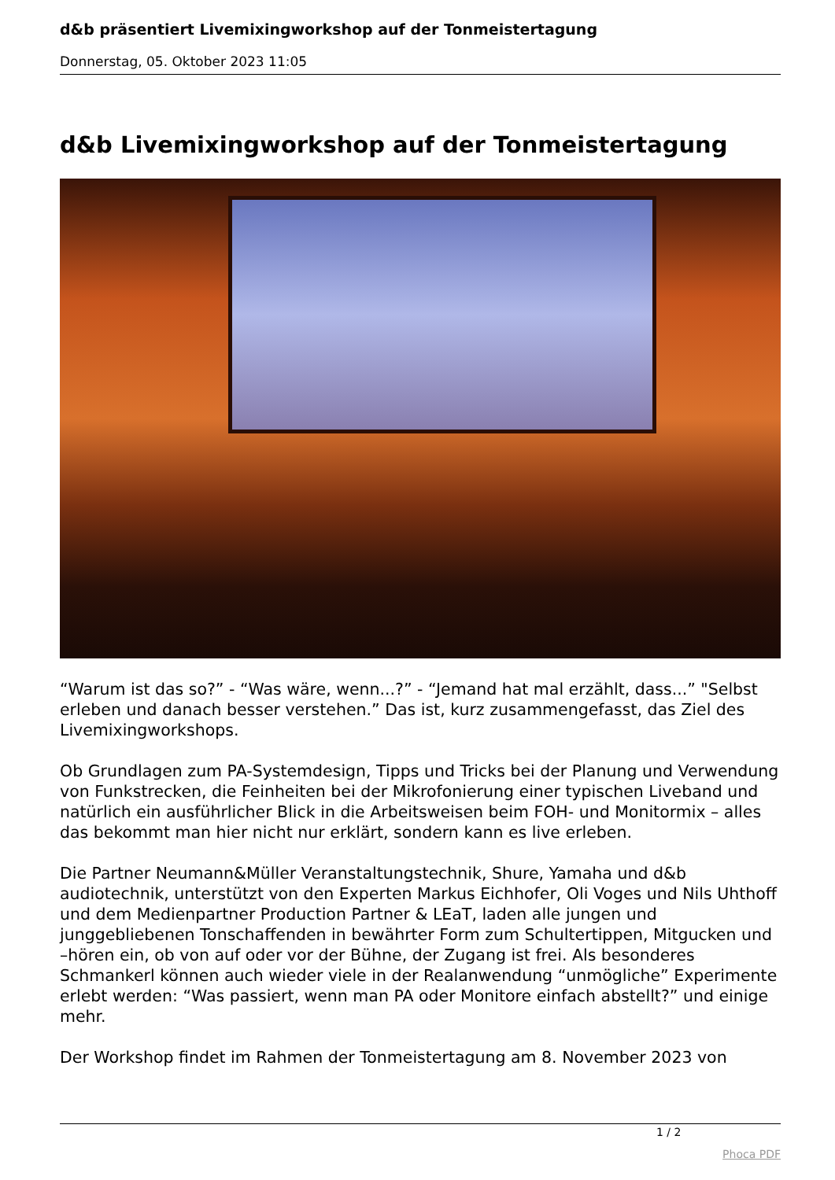d&b präsentiert Livemixingworkshop auf der Tonmeistertagung
Donnerstag, 05. Oktober 2023 11:05
d&b Livemixingworkshop auf der Tonmeistertagung
“Warum ist das so?” - “Was wäre, wenn...?” - “Jemand hat mal erzählt, dass...” "Selbst erleben und danach besser verstehen.” Das ist, kurz zusammengefasst, das Ziel des Livemixingworkshops.
Ob Grundlagen zum PA-Systemdesign, Tipps und Tricks bei der Planung und Verwendung von Funkstrecken, die Feinheiten bei der Mikrofonierung einer typischen Liveband und natürlich ein ausführlicher Blick in die Arbeitsweisen beim FOH- und Monitormix – alles das bekommt man hier nicht nur erklärt, sondern kann es live erleben.
Die Partner Neumann&Müller Veranstaltungstechnik, Shure, Yamaha und d&b audiotechnik, unterstützt von den Experten Markus Eichhofer, Oli Voges und Nils Uhthoff und dem Medienpartner Production Partner & LEaT, laden alle jungen und junggebliebenen Tonschaffenden in bewährter Form zum Schultertippen, Mitgucken und –hören ein, ob von auf oder vor der Bühne, der Zugang ist frei. Als besonderes Schmankerl können auch wieder viele in der Realanwendung “unmögliche” Experimente erlebt werden: “Was passiert, wenn man PA oder Monitore einfach abstellt?” und einige mehr.
Der Workshop findet im Rahmen der Tonmeistertagung am 8. November 2023 von
1 / 2
Phoca PDF